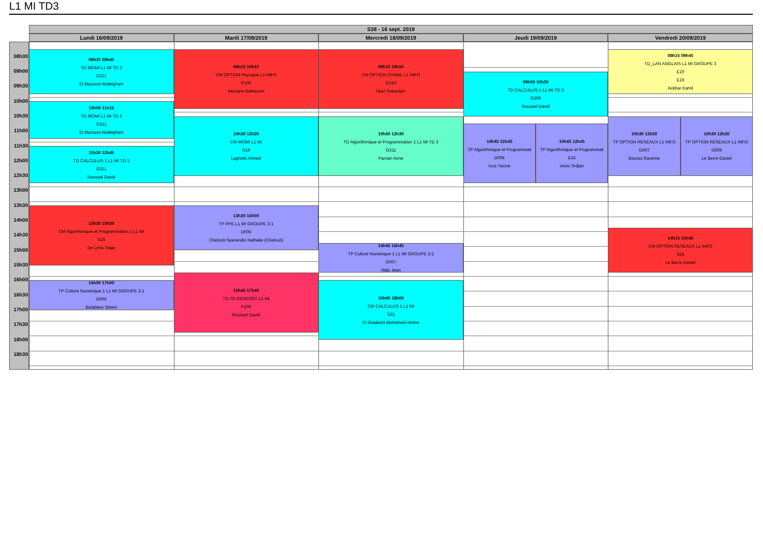L1 MI TD3
S38 - 16 sept. 2019
Lundi 16/09/2019
Mardi 17/09/2019
Mercredi 18/09/2019
Jeudi 19/09/2019
Vendredi 20/09/2019
08h30
09h00
09h30
10h00
10h30
11h00
11h30
12h00
12h30
13h00
13h30
14h00
14h30
15h00
15h30
16h00
16h30
17h00
17h30
18h00
18h30
08h15 09h45
TD MOMI L1 MI TD 3
G311
El Mazouni Abdelghani
10h00 11h15
TD MOMI L1 MI TD 3
G311
El Mazouni Abdelghani
11h30 12h45
TD CALCULUS 1 L1 MI TD 3
G311
Roussel David
13h30 15h30
CM Algorithmique et Programmation 1 L1 MI
S25
De Lima Tiago
16h00 17h00
TP Culture Numérique 1 L1 MI GROUPE 3-1
D005
Belabbes Sihem
08h15 10h15
CM OPTION Physique L1 INFO
P100
Meziane Belkacem
10h30 12h30
CM MOMI L1 MI
S19
Laghribi Ahmed
13h30 15h00
TP PPE L1 MI GROUPE 3-1
D006
Chetcuti-Sperandio Nathalie (Chetcuti)
15h45 17h45
TD TD RENFORT L1 MI
P100
Roussel David
08h15 10h15
CM OPTION CHIMIE L1 INFO
G310
Noel Sebastien
10h30 12h30
TD Algorithmique et Programmation 1 L1 MI TD 3
G311
Parrain Anne
14h45 15h45
TP Culture Numérique 1 L1 MI GROUPE 3-2
G007
Nido Jean
16h00 18h00
CM CALCULUS 1 L1 MI
S25
El Gradechi Mohamed-Amine
09h00 10h30
TD CALCULUS 1 L1 MI TD 3
G309
Roussel David
10h45 12h45
TP Algorithmique et Programmati
D004
Izza Yacine
10h45 12h45
TP Algorithmique et Programmati
E15
Vesic Srdjan
08h15 09h45
TD_LAN ANGLAIS L1 MI GROUPE 3
E10
E16
Ackbar Kamil
10h30 12h30
TP OPTION RESEAUX L1 INFO
G007
Bouras Raneme
10h30 12h30
TP OPTION RESEAUX L1 INFO
G009
Le Berre Daniel
14h15 15h45
CM OPTION RESEAUX L1 INFO
S25
Le Berre Daniel